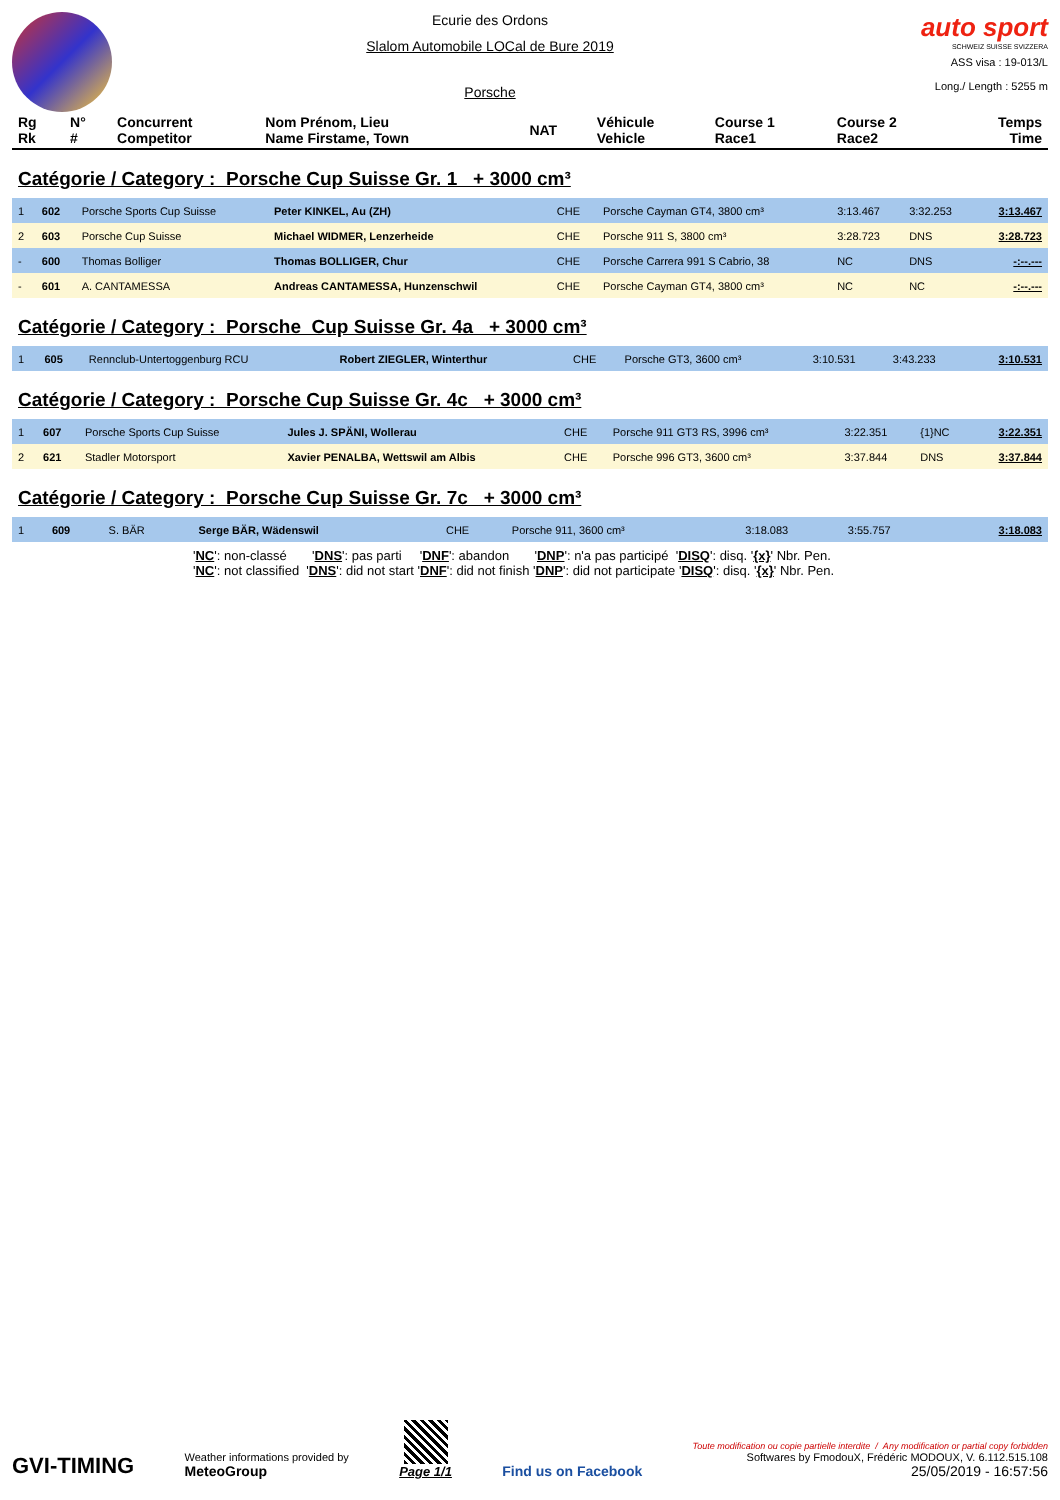Ecurie des Ordons
Slalom Automobile LOCal de Bure 2019
Porsche
auto sport
SCHWEIZ SUISSE SVIZZERA
ASS visa : 19-013/L
Long./ Length : 5255 m
| Rg Rk | N° # | Concurrent Competitor | Nom Prénom, Lieu Name Firstame, Town | NAT | Véhicule Vehicle | Course 1 Race1 | Course 2 Race2 | Temps Time |
| --- | --- | --- | --- | --- | --- | --- | --- | --- |
Catégorie / Category : Porsche Cup Suisse Gr. 1 + 3000 cm³
| 1 | 602 | Porsche Sports Cup Suisse | Peter KINKEL, Au (ZH) | CHE | Porsche Cayman GT4, 3800 cm³ | 3:13.467 | 3:32.253 | 3:13.467 |
| 2 | 603 | Porsche Cup Suisse | Michael WIDMER, Lenzerheide | CHE | Porsche 911 S, 3800 cm³ | 3:28.723 | DNS | 3:28.723 |
| - | 600 | Thomas Bolliger | Thomas BOLLIGER, Chur | CHE | Porsche Carrera 991 S Cabrio, 38 | NC | DNS | -:--.--- |
| - | 601 | A. CANTAMESSA | Andreas CANTAMESSA, Hunzenschwil | CHE | Porsche Cayman GT4, 3800 cm³ | NC | NC | -:--.--- |
Catégorie / Category : Porsche Cup Suisse Gr. 4a + 3000 cm³
| 1 | 605 | Rennclub-Untertoggenburg RCU | Robert ZIEGLER, Winterthur | CHE | Porsche GT3, 3600 cm³ | 3:10.531 | 3:43.233 | 3:10.531 |
Catégorie / Category : Porsche Cup Suisse Gr. 4c + 3000 cm³
| 1 | 607 | Porsche Sports Cup Suisse | Jules J. SPÄNI, Wollerau | CHE | Porsche 911 GT3 RS, 3996 cm³ | 3:22.351 | {1}NC | 3:22.351 |
| 2 | 621 | Stadler Motorsport | Xavier PENALBA, Wettswil am Albis | CHE | Porsche 996 GT3, 3600 cm³ | 3:37.844 | DNS | 3:37.844 |
Catégorie / Category : Porsche Cup Suisse Gr. 7c + 3000 cm³
| 1 | 609 | S. BÄR | Serge BÄR, Wädenswil | CHE | Porsche 911, 3600 cm³ | 3:18.083 | 3:55.757 | 3:18.083 |
'NC': non-classé 'DNS': pas parti 'DNF': abandon 'DNP': n'a pas participé 'DISQ': disq. '{x}' Nbr. Pen.
'NC': not classified 'DNS': did not start 'DNF': did not finish 'DNP': did not participate 'DISQ': disq. '{x}' Nbr. Pen.
GVI-TIMING
Weather informations provided by
MeteoGroup
Page 1/1
Find us on Facebook
Toute modification ou copie partielle interdite / Any modification or partial copy forbidden
Softwares by FmodouX, Frédéric MODOUX, V. 6.112.515.108
25/05/2019 - 16:57:56